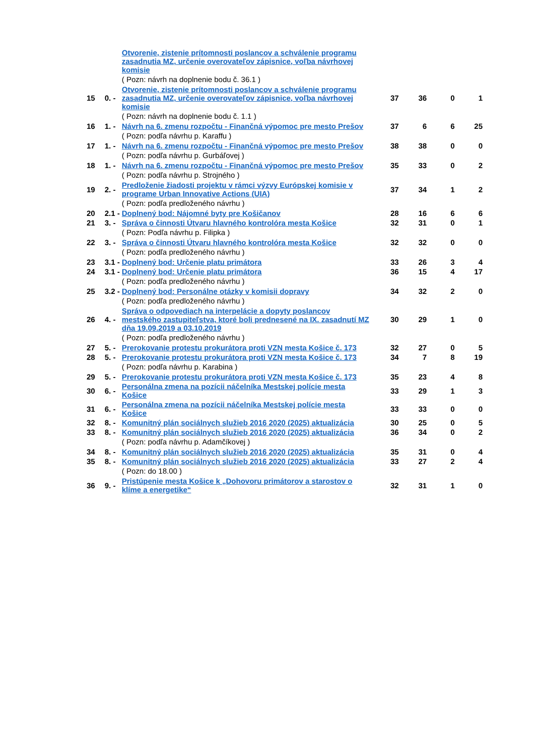| | | Otvorenie, zistenie prítomnosti poslancov a schválenie programu zasadnutia MZ, určenie overovateľov zápisnice, voľba návrhovej komisie | | | | |
| | | ( Pozn: návrh na doplnenie bodu č. 36.1 ) | | | | |
| 15 | 0. - | Otvorenie, zistenie prítomnosti poslancov a schválenie programu zasadnutia MZ, určenie overovateľov zápisnice, voľba návrhovej komisie | 37 | 36 | 0 | 1 |
| | | ( Pozn: návrh na doplnenie bodu č. 1.1 ) | | | | |
| 16 | 1. - | Návrh na 6. zmenu rozpočtu - Finančná výpomoc pre mesto Prešov | 37 | 6 | 6 | 25 |
| | | ( Pozn: podľa návrhu p. Karaffu ) | | | | |
| 17 | 1. - | Návrh na 6. zmenu rozpočtu - Finančná výpomoc pre mesto Prešov | 38 | 38 | 0 | 0 |
| | | ( Pozn: podľa návrhu p. Gurbáľovej ) | | | | |
| 18 | 1. - | Návrh na 6. zmenu rozpočtu - Finančná výpomoc pre mesto Prešov | 35 | 33 | 0 | 2 |
| | | ( Pozn: podľa návrhu p. Strojného ) | | | | |
| 19 | 2. - | Predloženie žiadosti projektu v rámci výzvy Európskej komisie v programe Urban Innovative Actions (UIA) | 37 | 34 | 1 | 2 |
| | | ( Pozn: podľa predloženého návrhu ) | | | | |
| 20 | 2.1 - | Doplnený bod: Nájomné byty pre Košičanov | 28 | 16 | 6 | 6 |
| 21 | 3. - | Správa o činnosti Útvaru hlavného kontrolóra mesta Košice | 32 | 31 | 0 | 1 |
| | | ( Pozn: Podľa návrhu p. Filipka ) | | | | |
| 22 | 3. - | Správa o činnosti Útvaru hlavného kontrolóra mesta Košice | 32 | 32 | 0 | 0 |
| | | ( Pozn: podľa predloženého návrhu ) | | | | |
| 23 | 3.1 - | Doplnený bod: Určenie platu primátora | 33 | 26 | 3 | 4 |
| 24 | 3.1 - | Doplnený bod: Určenie platu primátora | 36 | 15 | 4 | 17 |
| | | ( Pozn: podľa predloženého návrhu ) | | | | |
| 25 | 3.2 - | Doplnený bod: Personálne otázky v komisii dopravy | 34 | 32 | 2 | 0 |
| | | ( Pozn: podľa predloženého návrhu ) | | | | |
| 26 | 4. - | Správa o odpovediach na interpelácie a dopyty poslancov mestského zastupiteľstva, ktoré boli prednesené na IX. zasadnutí MZ dňa 19.09.2019 a 03.10.2019 | 30 | 29 | 1 | 0 |
| | | ( Pozn: podľa predloženého návrhu ) | | | | |
| 27 | 5. - | Prerokovanie protestu prokurátora proti VZN mesta Košice č. 173 | 32 | 27 | 0 | 5 |
| 28 | 5. - | Prerokovanie protestu prokurátora proti VZN mesta Košice č. 173 | 34 | 7 | 8 | 19 |
| | | ( Pozn: podľa návrhu p. Karabina ) | | | | |
| 29 | 5. - | Prerokovanie protestu prokurátora proti VZN mesta Košice č. 173 | 35 | 23 | 4 | 8 |
| 30 | 6. - | Personálna zmena na pozícii náčelníka Mestskej polície mesta Košice | 33 | 29 | 1 | 3 |
| 31 | 6. - | Personálna zmena na pozícii náčelníka Mestskej polície mesta Košice | 33 | 33 | 0 | 0 |
| 32 | 8. - | Komunitný plán sociálnych služieb 2016 2020 (2025) aktualizácia | 30 | 25 | 0 | 5 |
| 33 | 8. - | Komunitný plán sociálnych služieb 2016 2020 (2025) aktualizácia | 36 | 34 | 0 | 2 |
| | | ( Pozn: podľa návrhu p. Adamčíkovej ) | | | | |
| 34 | 8. - | Komunitný plán sociálnych služieb 2016 2020 (2025) aktualizácia | 35 | 31 | 0 | 4 |
| 35 | 8. - | Komunitný plán sociálnych služieb 2016 2020 (2025) aktualizácia | 33 | 27 | 2 | 4 |
| | | ( Pozn: do 18.00 ) | | | | |
| 36 | 9. - | Pristúpenie mesta Košice k „Dohovoru primátorov a starostov o klíme a energetike“ | 32 | 31 | 1 | 0 |